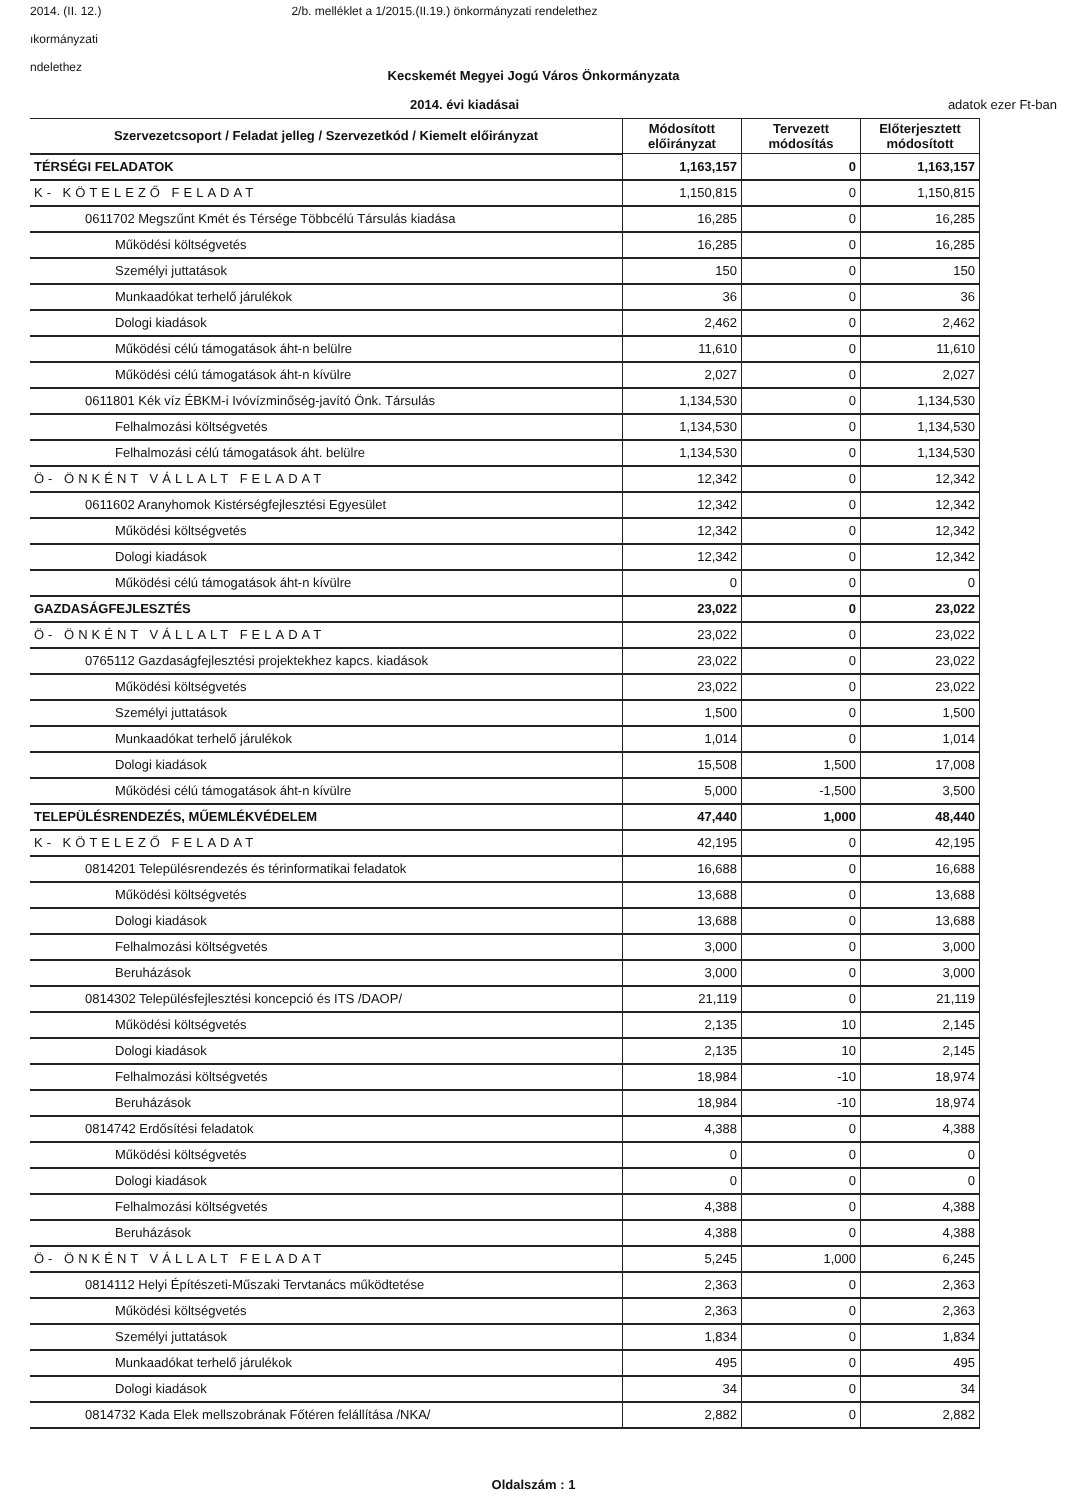2014. (II. 12.) 2/b. melléklet a 1/2015.(II.19.) önkormányzati rendelethez
ıkormányzati
ndelethez
Kecskemét Megyei Jogú Város Önkormányzata
2014. évi kiadásai adatok ezer Ft-ban
| Szervezetcsoport / Feladat jelleg / Szervezetkód / Kiemelt előirányzat | Módosított előirányzat | Tervezett módosítás | Előterjesztett módosított |
| --- | --- | --- | --- |
| TÉRSÉGI FELADATOK | 1,163,157 | 0 | 1,163,157 |
| K- KÖTELEZŐ FELADAT | 1,150,815 | 0 | 1,150,815 |
| 0611702 Megszűnt Kmét és Térsége Többcélú Társulás kiadása | 16,285 | 0 | 16,285 |
| Működési költségvetés | 16,285 | 0 | 16,285 |
| Személyi juttatások | 150 | 0 | 150 |
| Munkaadókat terhelő járulékok | 36 | 0 | 36 |
| Dologi kiadások | 2,462 | 0 | 2,462 |
| Működési célú támogatások áht-n belülre | 11,610 | 0 | 11,610 |
| Működési célú támogatások áht-n kívülre | 2,027 | 0 | 2,027 |
| 0611801 Kék víz ÉBKM-i Ivóvízminőség-javító Önk. Társulás | 1,134,530 | 0 | 1,134,530 |
| Felhalmozási költségvetés | 1,134,530 | 0 | 1,134,530 |
| Felhalmozási célú támogatások áht. belülre | 1,134,530 | 0 | 1,134,530 |
| Ö- ÖNKÉNT VÁLLALT FELADAT | 12,342 | 0 | 12,342 |
| 0611602 Aranyhomok Kistérségfejlesztési Egyesület | 12,342 | 0 | 12,342 |
| Működési költségvetés | 12,342 | 0 | 12,342 |
| Dologi kiadások | 12,342 | 0 | 12,342 |
| Működési célú támogatások áht-n kívülre | 0 | 0 | 0 |
| GAZDASÁGFEJLESZTÉS | 23,022 | 0 | 23,022 |
| Ö- ÖNKÉNT VÁLLALT FELADAT | 23,022 | 0 | 23,022 |
| 0765112 Gazdaságfejlesztési projektekhez kapcs. kiadások | 23,022 | 0 | 23,022 |
| Működési költségvetés | 23,022 | 0 | 23,022 |
| Személyi juttatások | 1,500 | 0 | 1,500 |
| Munkaadókat terhelő járulékok | 1,014 | 0 | 1,014 |
| Dologi kiadások | 15,508 | 1,500 | 17,008 |
| Működési célú támogatások áht-n kívülre | 5,000 | -1,500 | 3,500 |
| TELEPÜLÉSRENDEZÉS, MŰEMLÉKVÉDELEM | 47,440 | 1,000 | 48,440 |
| K- KÖTELEZŐ FELADAT | 42,195 | 0 | 42,195 |
| 0814201 Településrendezés és térinformatikai feladatok | 16,688 | 0 | 16,688 |
| Működési költségvetés | 13,688 | 0 | 13,688 |
| Dologi kiadások | 13,688 | 0 | 13,688 |
| Felhalmozási költségvetés | 3,000 | 0 | 3,000 |
| Beruházások | 3,000 | 0 | 3,000 |
| 0814302 Településfejlesztési koncepció és ITS /DAOP/ | 21,119 | 0 | 21,119 |
| Működési költségvetés | 2,135 | 10 | 2,145 |
| Dologi kiadások | 2,135 | 10 | 2,145 |
| Felhalmozási költségvetés | 18,984 | -10 | 18,974 |
| Beruházások | 18,984 | -10 | 18,974 |
| 0814742 Erdősítési feladatok | 4,388 | 0 | 4,388 |
| Működési költségvetés | 0 | 0 | 0 |
| Dologi kiadások | 0 | 0 | 0 |
| Felhalmozási költségvetés | 4,388 | 0 | 4,388 |
| Beruházások | 4,388 | 0 | 4,388 |
| Ö- ÖNKÉNT VÁLLALT FELADAT | 5,245 | 1,000 | 6,245 |
| 0814112 Helyi Építészeti-Műszaki Tervtanács működtetése | 2,363 | 0 | 2,363 |
| Működési költségvetés | 2,363 | 0 | 2,363 |
| Személyi juttatások | 1,834 | 0 | 1,834 |
| Munkaadókat terhelő járulékok | 495 | 0 | 495 |
| Dologi kiadások | 34 | 0 | 34 |
| 0814732 Kada Elek mellszobrának Főtéren felállítása /NKA/ | 2,882 | 0 | 2,882 |
Oldalszám : 1